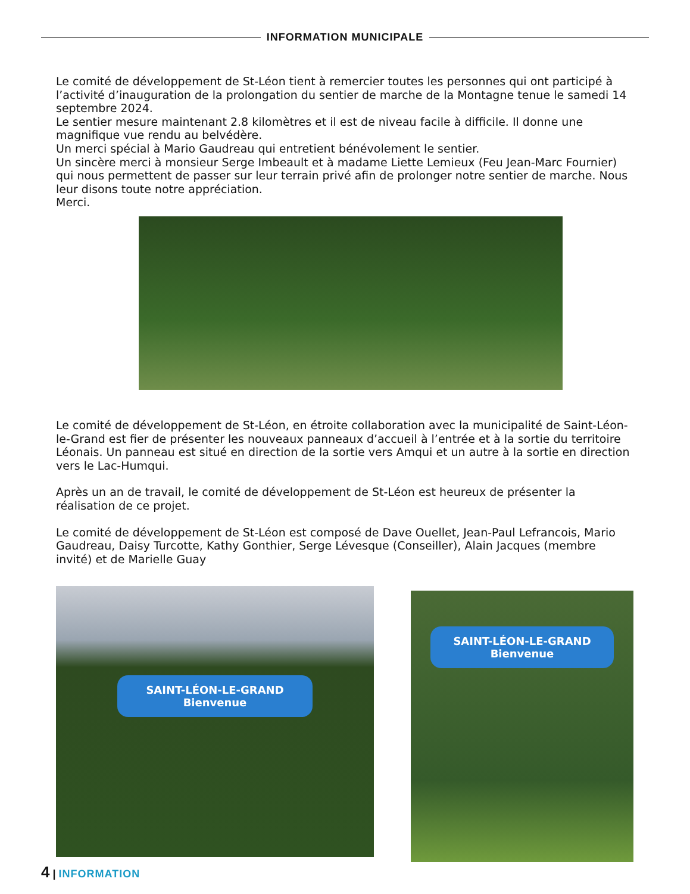INFORMATION MUNICIPALE
Le comité de développement de St-Léon tient à remercier toutes les personnes qui ont participé à l’activité d’inauguration de la prolongation du sentier de marche de la Montagne tenue le samedi 14 septembre 2024.
Le sentier mesure maintenant 2.8 kilomètres et il est de niveau facile à difficile. Il donne une magnifique vue rendu au belvédère.
Un merci spécial à Mario Gaudreau qui entretient bénévolement le sentier.
Un sincère merci à monsieur Serge Imbeault et à madame Liette Lemieux (Feu Jean-Marc Fournier) qui nous permettent de passer sur leur terrain privé afin de prolonger notre sentier de marche. Nous leur disons toute notre appréciation.
Merci.
Le comité de développement de St-Léon, en étroite collaboration avec la municipalité de Saint-Léon-le-Grand est fier de présenter les nouveaux panneaux d’accueil à l’entrée et à la sortie du territoire Léonais. Un panneau est situé en direction de la sortie vers Amqui et un autre à la sortie en direction vers le Lac-Humqui.
Après un an de travail, le comité de développement de St-Léon est heureux de présenter la réalisation de ce projet.
Le comité de développement de St-Léon est composé de Dave Ouellet, Jean-Paul Lefrancois, Mario Gaudreau, Daisy Turcotte, Kathy Gonthier, Serge Lévesque (Conseiller), Alain Jacques (membre invité) et de Marielle Guay
SAINT-LÉON-LE-GRAND
Bienvenue
SAINT-LÉON-LE-GRAND
Bienvenue
4 | INFORMATION